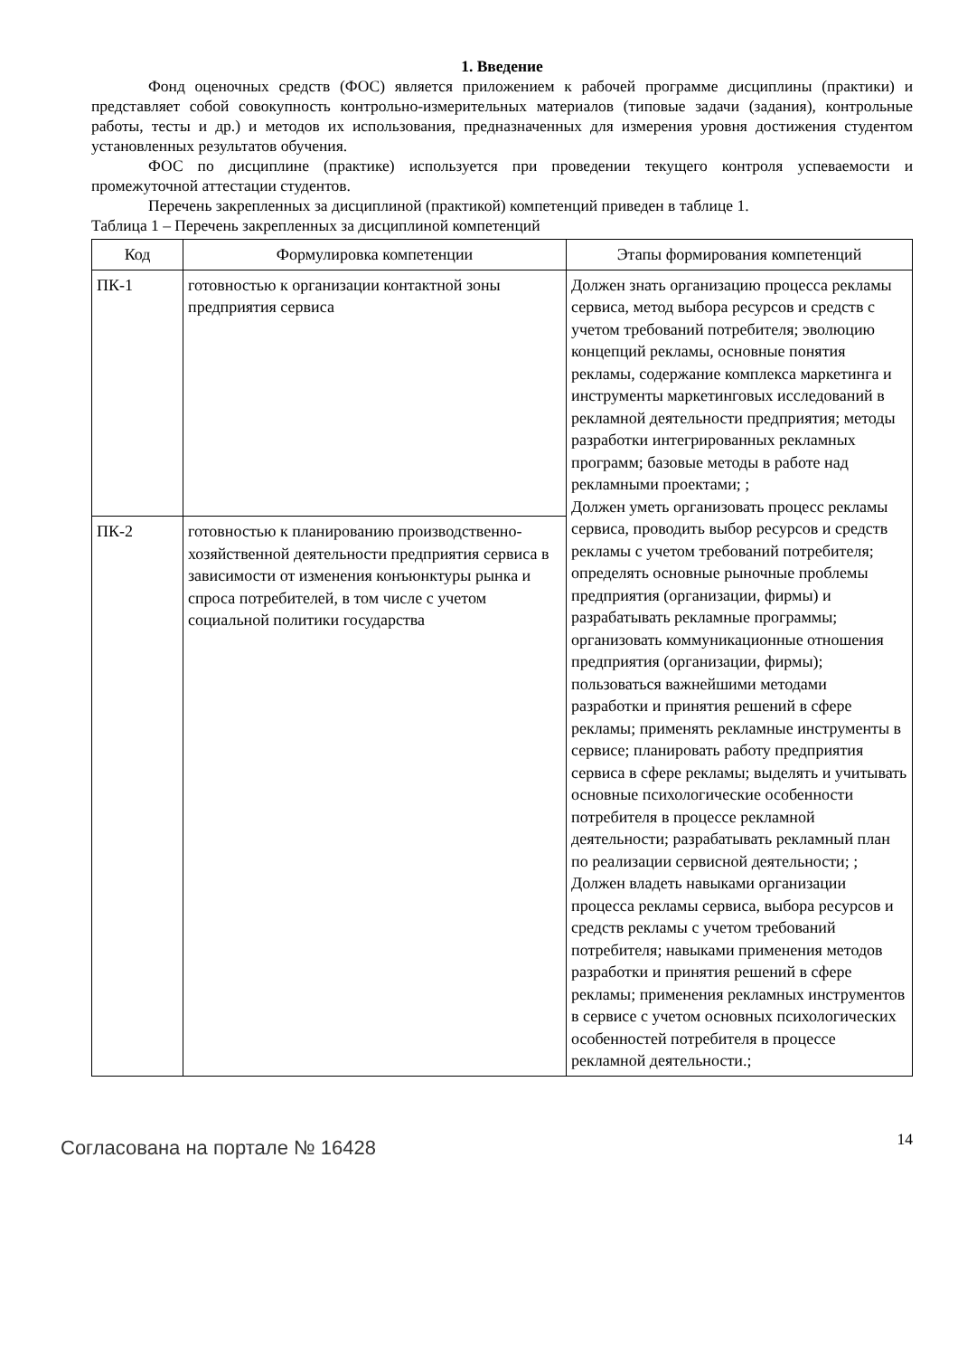1. Введение
Фонд оценочных средств (ФОС) является приложением к рабочей программе дисциплины (практики) и представляет собой совокупность контрольно-измерительных материалов (типовые задачи (задания), контрольные работы, тесты и др.) и методов их использования, предназначенных для измерения уровня достижения студентом установленных результатов обучения.
ФОС по дисциплине (практике) используется при проведении текущего контроля успеваемости и промежуточной аттестации студентов.
Перечень закрепленных за дисциплиной (практикой) компетенций приведен в таблице 1.
Таблица 1 – Перечень закрепленных за дисциплиной компетенций
| Код | Формулировка компетенции | Этапы формирования компетенций |
| --- | --- | --- |
| ПК-1 | готовностью к организации контактной зоны предприятия сервиса | Должен знать организацию процесса рекламы сервиса, метод выбора ресурсов и средств с учетом требований потребителя; эволюцию концепций рекламы, основные понятия рекламы, содержание комплекса маркетинга и инструменты маркетинговых исследований в рекламной деятельности предприятия; методы разработки интегрированных рекламных программ; базовые методы в работе над рекламными проектами; ; Должен уметь организовать процесс рекламы сервиса, проводить выбор ресурсов и средств рекламы с учетом требований потребителя; определять основные рыночные проблемы предприятия (организации, фирмы) и разрабатывать рекламные программы; организовать коммуникационные отношения предприятия (организации, фирмы); пользоваться важнейшими методами разработки и принятия решений в сфере рекламы; применять рекламные инструменты в сервисе; планировать работу предприятия сервиса в сфере рекламы; выделять и учитывать основные психологические особенности потребителя в процессе рекламной деятельности; разрабатывать рекламный план по реализации сервисной деятельности; ; Должен владеть навыками организации процесса рекламы сервиса, выбора ресурсов и средств рекламы с учетом требований потребителя; навыками применения методов разработки и принятия решений в сфере рекламы; применения рекламных инструментов в сервисе с учетом основных психологических особенностей потребителя в процессе рекламной деятельности.; |
| ПК-2 | готовностью к планированию производственно-хозяйственной деятельности предприятия сервиса в зависимости от изменения конъюнктуры рынка и спроса потребителей, в том числе с учетом социальной политики государства | |
Согласована на портале № 16428
14